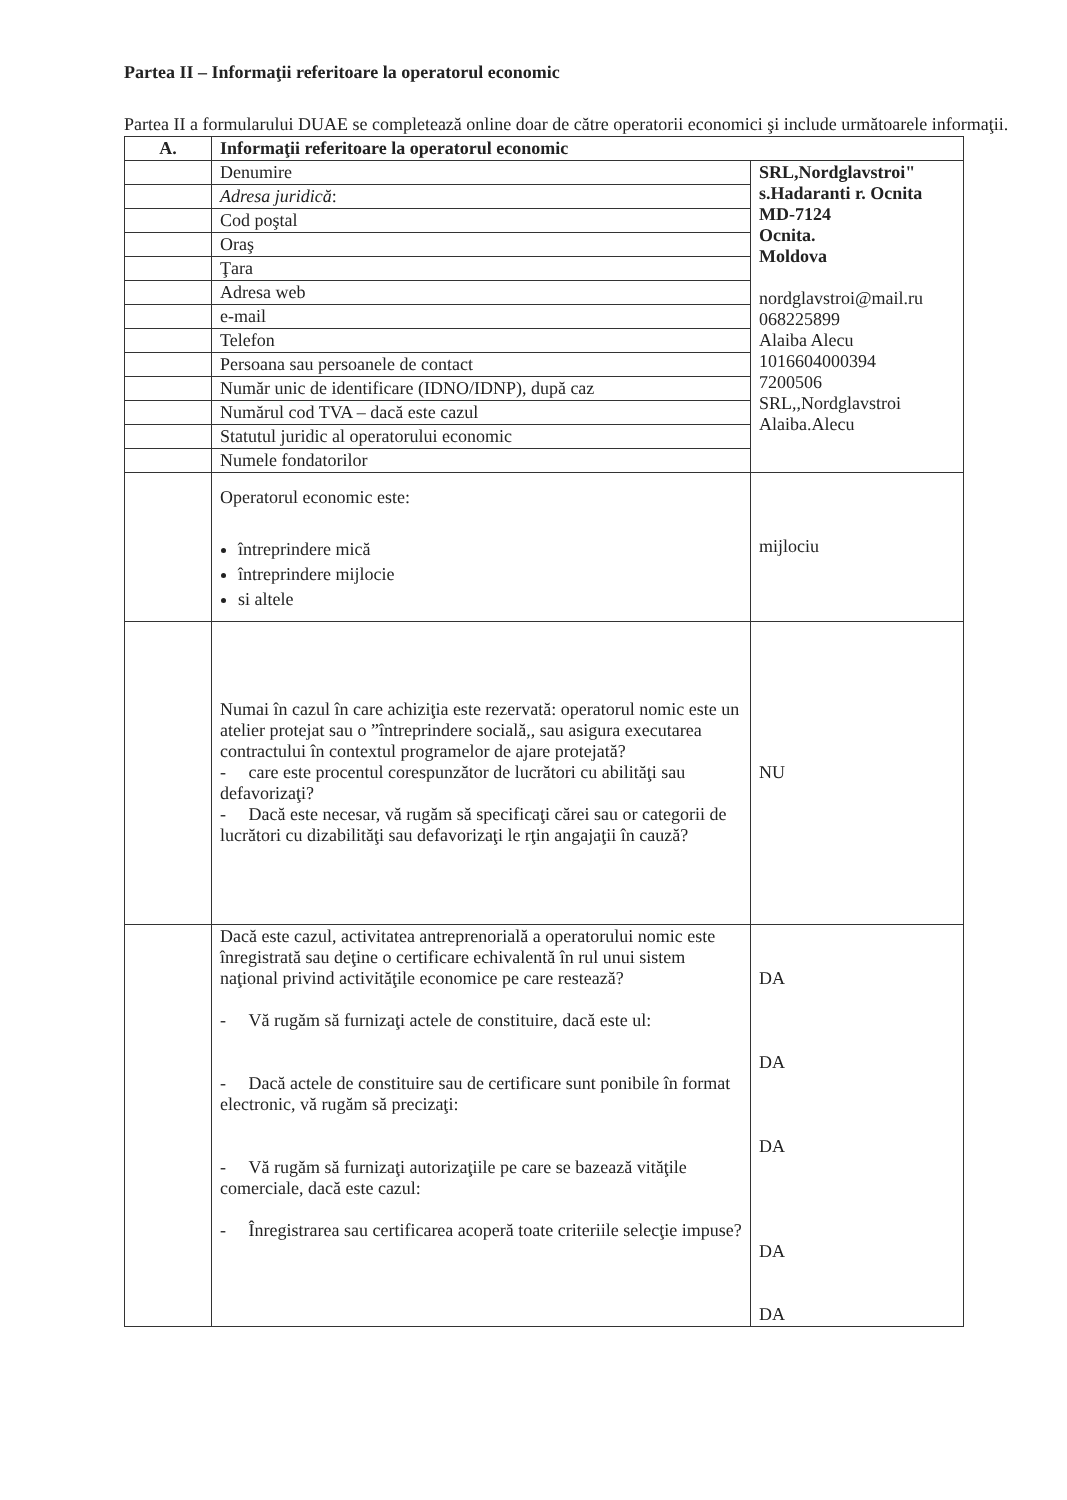Partea II – Informaţii referitoare la operatorul economic
Partea II a formularului DUAE se completează online doar de către operatorii economici şi include următoarele informaţii.
| A. | Informaţii referitoare la operatorul economic | |
| --- | --- | --- |
| | Denumire | SRL,Nordglavstroi" s.Hadaranti r. Ocnita MD-7124 Ocnita. Moldova nordglavstroi@mail.ru 068225899 Alaiba Alecu 1016604000394 7200506 SRL,,Nordglavstroi Alaiba.Alecu |
| | Adresa juridică : | |
| | Cod poştal | |
| | Oraş | |
| | Ţara | |
| | Adresa web | |
| | e-mail | |
| | Telefon | |
| | Persoana sau persoanele de contact | |
| | Număr unic de identificare (IDNO/IDNP), după caz | |
| | Numărul cod TVA – dacă este cazul | |
| | Statutul juridic al operatorului economic | |
| | Numele fondatorilor | |
| | Operatorul economic este: întreprindere mică întreprindere mijlocie si altele | mijlociu |
| | Numai în cazul în care achiziţia este rezervată: operatorul nomic este un atelier protejat sau o ”întreprindere socială,, sau asigura executarea contractului în contextul programelor de ajare protejată? - care este procentul corespunzător de lucrători cu abilităţi sau defavorizaţi? - Dacă este necesar, vă rugăm să specificaţi cărei sau or categorii de lucrători cu dizabilităţi sau defavorizaţi le rţin angajaţii în cauză? | NU |
| | Dacă este cazul, activitatea antreprenorială a operatorului nomic este înregistrată sau deţine o certificare echivalentă în rul unui sistem naţional privind activităţile economice pe care restează? - Vă rugăm să furnizaţi actele de constituire, dacă este ul: - Dacă actele de constituire sau de certificare sunt ponibile în format electronic, vă rugăm să precizaţi: - Vă rugăm să furnizaţi autorizaţiile pe care se bazează vităţile comerciale, dacă este cazul: - Înregistrarea sau certificarea acoperă toate criteriile selecţie impuse? | DA DA DA DA DA |